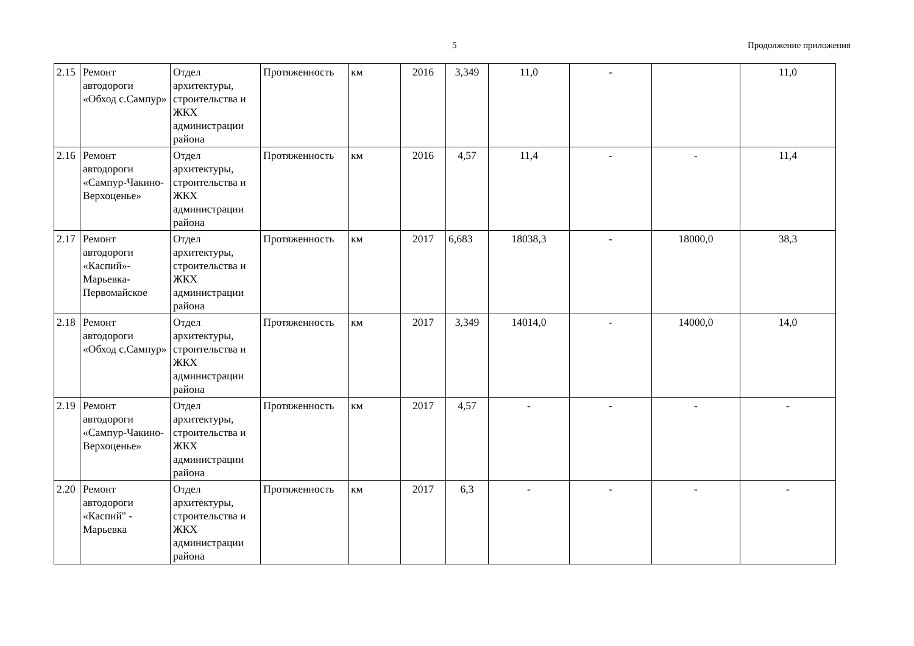5 Продолжение приложения
| 2.15 | Ремонт автодороги «Обход с.Сампур» | Отдел архитектуры, строительства и ЖКХ администрации района | Протяженность | км | 2016 | 3,349 | 11,0 | - | | 11,0 |
| 2.16 | Ремонт автодороги «Сампур-Чакино-Верхоценье» | Отдел архитектуры, строительства и ЖКХ администрации района | Протяженность | км | 2016 | 4,57 | 11,4 | - | - | 11,4 |
| 2.17 | Ремонт автодороги «Каспий»-Марьевка-Первомайское | Отдел архитектуры, строительства и ЖКХ администрации района | Протяженность | км | 2017 | 6,683 | 18038,3 | - | 18000,0 | 38,3 |
| 2.18 | Ремонт автодороги «Обход с.Сампур» | Отдел архитектуры, строительства и ЖКХ администрации района | Протяженность | км | 2017 | 3,349 | 14014,0 | - | 14000,0 | 14,0 |
| 2.19 | Ремонт автодороги «Сампур-Чакино-Верхоценье» | Отдел архитектуры, строительства и ЖКХ администрации района | Протяженность | км | 2017 | 4,57 | - | - | - | - |
| 2.20 | Ремонт автодороги «Каспий" - Марьевка | Отдел архитектуры, строительства и ЖКХ администрации района | Протяженность | км | 2017 | 6,3 | - | - | - | - |